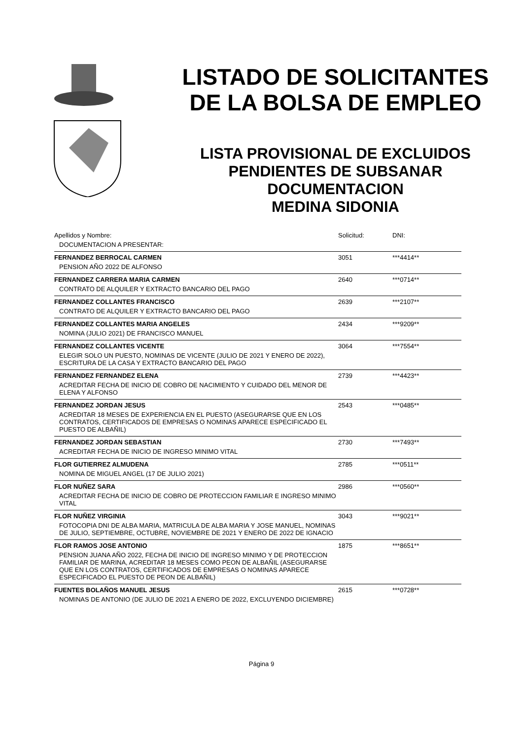LISTADO DE SOLICITANTES
DE LA BOLSA DE EMPLEO
LISTA PROVISIONAL DE EXCLUIDOS
PENDIENTES DE SUBSANAR
DOCUMENTACION
MEDINA SIDONIA
| Apellidos y Nombre: | Solicitud: | DNI: |
| --- | --- | --- |
| DOCUMENTACION A PRESENTAR: | | |
| FERNANDEZ BERROCAL CARMEN | 3051 | ***4414** |
| PENSION AÑO 2022 DE ALFONSO | | |
| FERNANDEZ CARRERA MARIA CARMEN | 2640 | ***0714** |
| CONTRATO DE ALQUILER Y EXTRACTO BANCARIO DEL PAGO | | |
| FERNANDEZ COLLANTES FRANCISCO | 2639 | ***2107** |
| CONTRATO DE ALQUILER Y EXTRACTO BANCARIO DEL PAGO | | |
| FERNANDEZ COLLANTES MARIA ANGELES | 2434 | ***9209** |
| NOMINA (JULIO 2021) DE FRANCISCO MANUEL | | |
| FERNANDEZ COLLANTES VICENTE | 3064 | ***7554** |
| ELEGIR SOLO UN PUESTO, NOMINAS DE VICENTE (JULIO DE 2021 Y ENERO DE 2022), ESCRITURA DE LA CASA Y EXTRACTO BANCARIO DEL PAGO | | |
| FERNANDEZ FERNANDEZ ELENA | 2739 | ***4423** |
| ACREDITAR FECHA DE INICIO DE COBRO DE NACIMIENTO Y CUIDADO DEL MENOR DE ELENA Y ALFONSO | | |
| FERNANDEZ JORDAN JESUS | 2543 | ***0485** |
| ACREDITAR 18 MESES DE EXPERIENCIA EN EL PUESTO (ASEGURARSE QUE EN LOS CONTRATOS, CERTIFICADOS DE EMPRESAS O NOMINAS APARECE ESPECIFICADO EL PUESTO DE ALBAÑIL) | | |
| FERNANDEZ JORDAN SEBASTIAN | 2730 | ***7493** |
| ACREDITAR FECHA DE INICIO DE INGRESO MINIMO VITAL | | |
| FLOR GUTIERREZ ALMUDENA | 2785 | ***0511** |
| NOMINA DE MIGUEL ANGEL (17 DE JULIO 2021) | | |
| FLOR NUÑEZ SARA | 2986 | ***0560** |
| ACREDITAR FECHA DE INICIO DE COBRO DE PROTECCION FAMILIAR E INGRESO MINIMO VITAL | | |
| FLOR NUÑEZ VIRGINIA | 3043 | ***9021** |
| FOTOCOPIA DNI DE ALBA MARIA, MATRICULA DE ALBA MARIA Y JOSE MANUEL, NOMINAS DE JULIO, SEPTIEMBRE, OCTUBRE, NOVIEMBRE DE 2021 Y ENERO DE 2022 DE IGNACIO | | |
| FLOR RAMOS JOSE ANTONIO | 1875 | ***8651** |
| PENSION JUANA AÑO 2022, FECHA DE INICIO DE INGRESO MINIMO Y DE PROTECCION FAMILIAR DE MARINA, ACREDITAR 18 MESES COMO PEON DE ALBAÑIL (ASEGURARSE QUE EN LOS CONTRATOS, CERTIFICADOS DE EMPRESAS O NOMINAS APARECE ESPECIFICADO EL PUESTO DE PEON DE ALBAÑIL) | | |
| FUENTES BOLAÑOS MANUEL JESUS | 2615 | ***0728** |
| NOMINAS DE ANTONIO (DE JULIO DE 2021 A ENERO DE 2022, EXCLUYENDO DICIEMBRE) | | |
Página 9